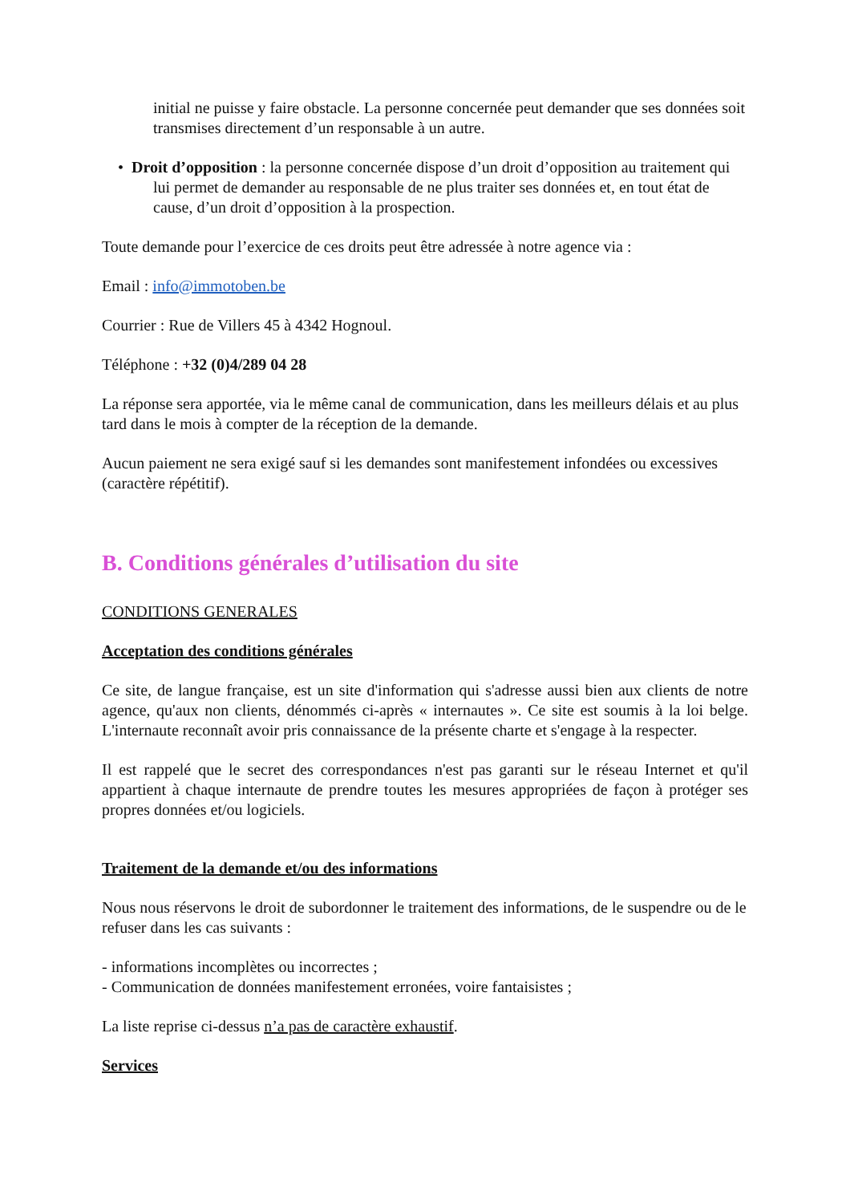initial ne puisse y faire obstacle. La personne concernée peut demander que ses données soit transmises directement d’un responsable à un autre.
• Droit d’opposition : la personne concernée dispose d’un droit d’opposition au traitement qui lui permet de demander au responsable de ne plus traiter ses données et, en tout état de cause, d’un droit d’opposition à la prospection.
Toute demande pour l’exercice de ces droits peut être adressée à notre agence via :
Email : info@immotoben.be
Courrier : Rue de Villers 45 à 4342 Hognoul.
Téléphone : +32 (0)4/289 04 28
La réponse sera apportée, via le même canal de communication, dans les meilleurs délais et au plus tard dans le mois à compter de la réception de la demande.
Aucun paiement ne sera exigé sauf si les demandes sont manifestement infondées ou excessives (caractère répétitif).
B. Conditions générales d’utilisation du site
CONDITIONS GENERALES
Acceptation des conditions générales
Ce site, de langue française, est un site d'information qui s'adresse aussi bien aux clients de notre agence, qu'aux non clients, dénommés ci-après « internautes ». Ce site est soumis à la loi belge. L'internaute reconnaît avoir pris connaissance de la présente charte et s'engage à la respecter.
Il est rappelé que le secret des correspondances n'est pas garanti sur le réseau Internet et qu'il appartient à chaque internaute de prendre toutes les mesures appropriées de façon à protéger ses propres données et/ou logiciels.
Traitement de la demande et/ou des informations
Nous nous réservons le droit de subordonner le traitement des informations, de le suspendre ou de le refuser dans les cas suivants :
- informations incomplètes ou incorrectes ;
- Communication de données manifestement erronées, voire fantaisistes ;
La liste reprise ci-dessus n’a pas de caractère exhaustif.
Services